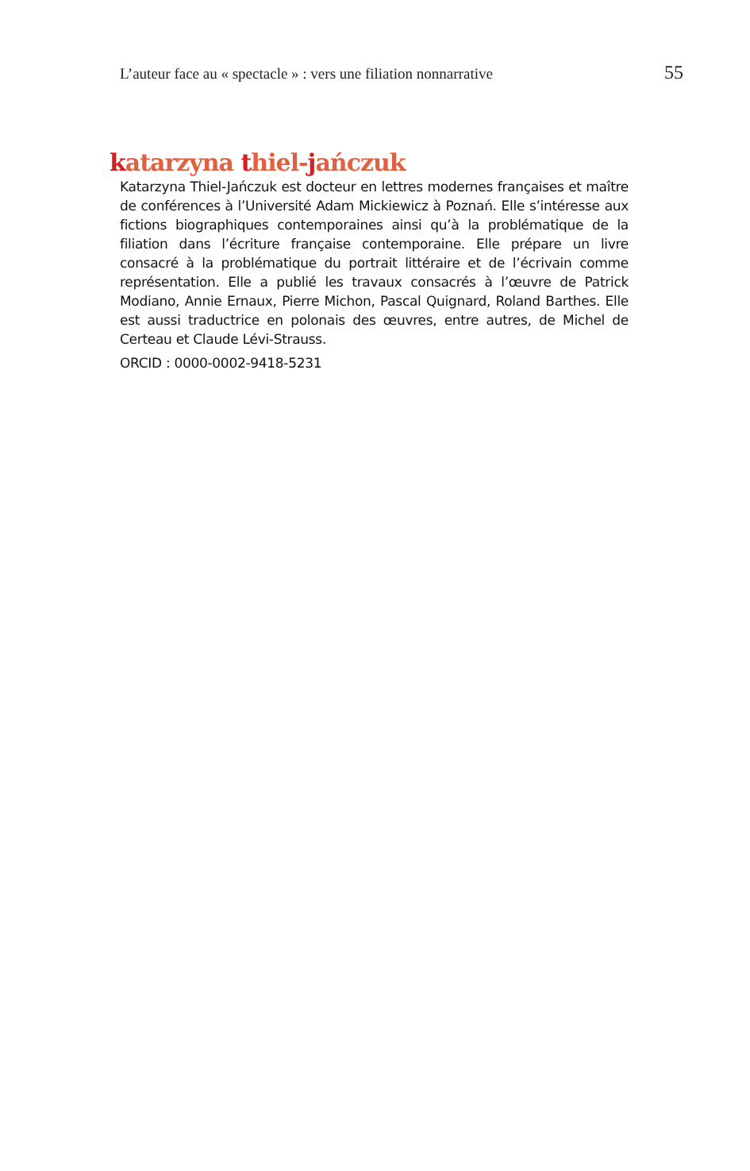L’auteur face au « spectacle » : vers une filiation nonnarrative 55
katarzyna thiel-jańczuk
Katarzyna Thiel-Jańczuk est docteur en lettres modernes françaises et maître de conférences à l’Université Adam Mickiewicz à Poznań. Elle s’intéresse aux fictions biographiques contemporaines ainsi qu’à la problématique de la filiation dans l’écriture française contemporaine. Elle prépare un livre consacré à la problématique du portrait littéraire et de l’écrivain comme représentation. Elle a publié les travaux consacrés à l’œuvre de Patrick Modiano, Annie Ernaux, Pierre Michon, Pascal Quignard, Roland Barthes. Elle est aussi traductrice en polonais des œuvres, entre autres, de Michel de Certeau et Claude Lévi-Strauss.
ORCID : 0000-0002-9418-5231